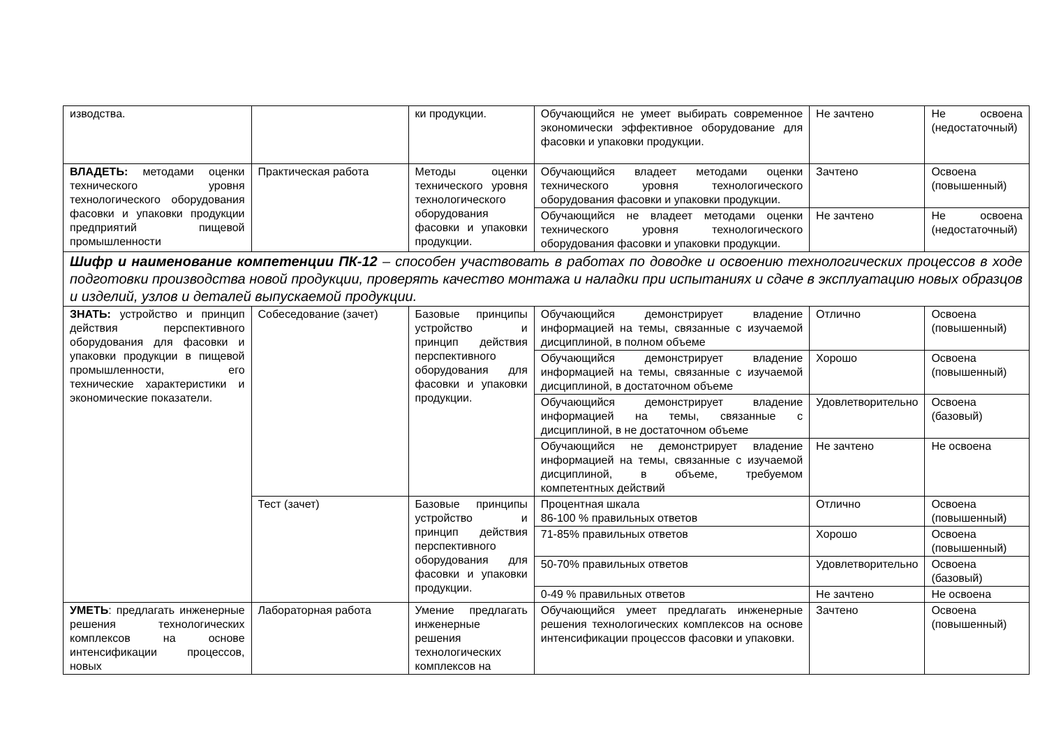| изводства. | | ки продукции. | Обучающийся не умеет выбирать современное экономически эффективное оборудование для фасовки и упаковки продукции. | Не зачтено | Не освоена (недостаточный) |
| ВЛАДЕТЬ: методами оценки технического уровня технологического оборудования фасовки и упаковки продукции предприятий пищевой промышленности | Практическая работа | Методы оценки технического уровня технологического оборудования фасовки и упаковки продукции. | Обучающийся владеет методами оценки технического уровня технологического оборудования фасовки и упаковки продукции. | Зачтено | Освоена (повышенный) |
| | | | Обучающийся не владеет методами оценки технического уровня технологического оборудования фасовки и упаковки продукции. | Не зачтено | Не освоена (недостаточный) |
| Шифр и наименование компетенции ПК-12 – способен участвовать в работах по доводке и освоению технологических процессов в ходе подготовки производства новой продукции, проверять качество монтажа и наладки при испытаниях и сдаче в эксплуатацию новых образцов и изделий, узлов и деталей выпускаемой продукции. | | | | | |
| ЗНАТЬ: устройство и принцип действия перспективного оборудования для фасовки и упаковки продукции в пищевой промышленности, его технические характеристики и экономические показатели. | Собеседование (зачет) | Базовые принципы устройство и принцип действия перспективного оборудования для фасовки и упаковки продукции. | Обучающийся демонстрирует владение информацией на темы, связанные с изучаемой дисциплиной, в полном объеме | Отлично | Освоена (повышенный) |
| | | | Обучающийся демонстрирует владение информацией на темы, связанные с изучаемой дисциплиной, в достаточном объеме | Хорошо | Освоена (повышенный) |
| | | | Обучающийся демонстрирует владение информацией на темы, связанные с дисциплиной, в не достаточном объеме | Удовлетворительно | Освоена (базовый) |
| | | | Обучающийся не демонстрирует владение информацией на темы, связанные с изучаемой дисциплиной, в объеме, требуемом компетентных действий | Не зачтено | Не освоена |
| | Тест (зачет) | Базовые принципы устройство и принцип действия перспективного оборудования для фасовки и упаковки продукции. | Процентная шкала 86-100 % правильных ответов | Отлично | Освоена (повышенный) |
| | | | 71-85% правильных ответов | Хорошо | Освоена (повышенный) |
| | | | 50-70% правильных ответов | Удовлетворительно | Освоена (базовый) |
| | | | 0-49 % правильных ответов | Не зачтено | Не освоена |
| УМЕТЬ : предлагать инженерные решения технологических комплексов на основе интенсификации процессов, новых | Лабораторная работа | Умение предлагать инженерные решения технологических комплексов на | Обучающийся умеет предлагать инженерные решения технологических комплексов на основе интенсификации процессов фасовки и упаковки. | Зачтено | Освоена (повышенный) |